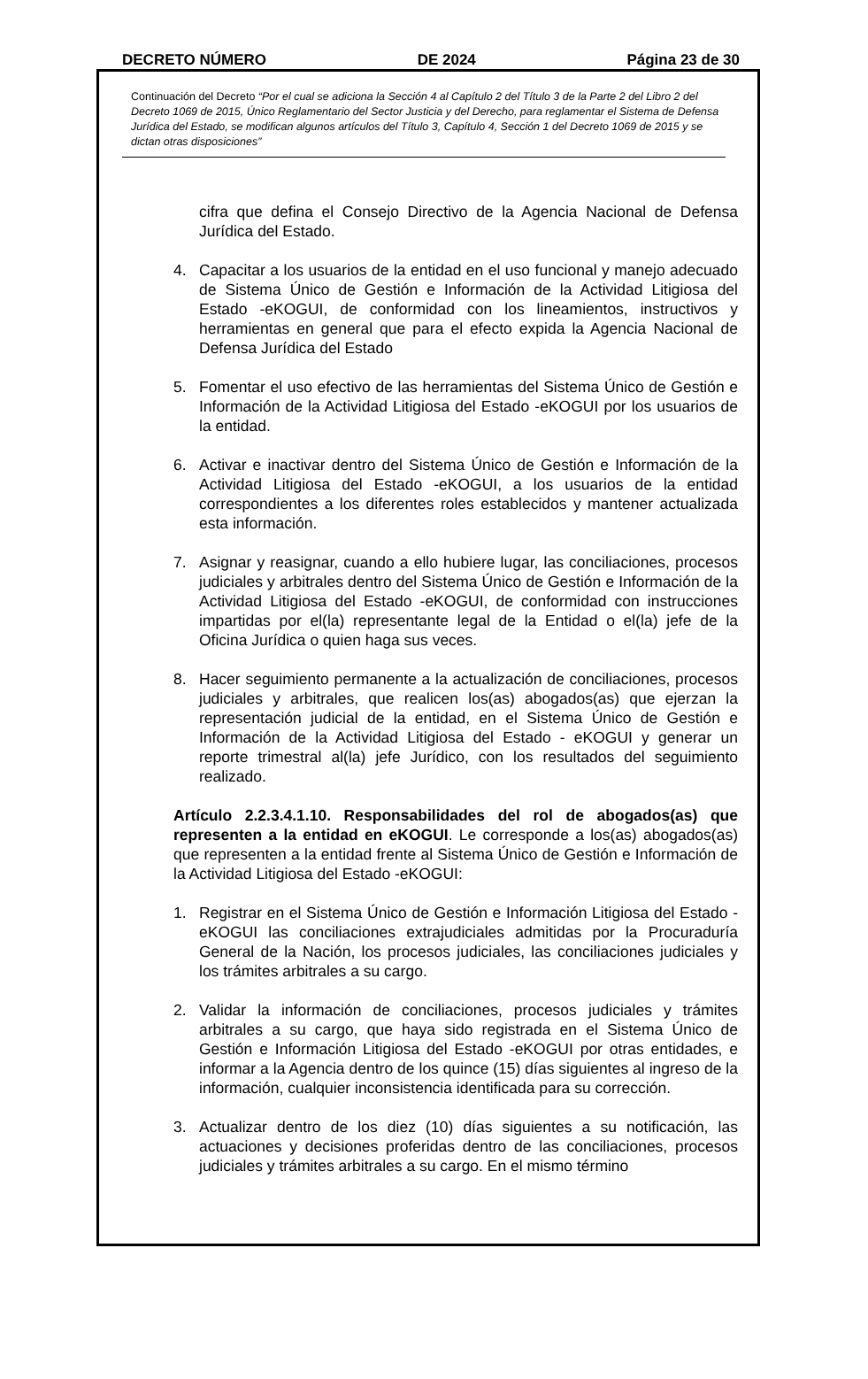DECRETO NÚMERO DE 2024 Página 23 de 30
Continuación del Decreto “Por el cual se adiciona la Sección 4 al Capítulo 2 del Título 3 de la Parte 2 del Libro 2 del Decreto 1069 de 2015, Único Reglamentario del Sector Justicia y del Derecho, para reglamentar el Sistema de Defensa Jurídica del Estado, se modifican algunos artículos del Título 3, Capítulo 4, Sección 1 del Decreto 1069 de 2015 y se dictan otras disposiciones”
cifra que defina el Consejo Directivo de la Agencia Nacional de Defensa Jurídica del Estado.
4. Capacitar a los usuarios de la entidad en el uso funcional y manejo adecuado de Sistema Único de Gestión e Información de la Actividad Litigiosa del Estado -eKOGUI, de conformidad con los lineamientos, instructivos y herramientas en general que para el efecto expida la Agencia Nacional de Defensa Jurídica del Estado
5. Fomentar el uso efectivo de las herramientas del Sistema Único de Gestión e Información de la Actividad Litigiosa del Estado -eKOGUI por los usuarios de la entidad.
6. Activar e inactivar dentro del Sistema Único de Gestión e Información de la Actividad Litigiosa del Estado -eKOGUI, a los usuarios de la entidad correspondientes a los diferentes roles establecidos y mantener actualizada esta información.
7. Asignar y reasignar, cuando a ello hubiere lugar, las conciliaciones, procesos judiciales y arbitrales dentro del Sistema Único de Gestión e Información de la Actividad Litigiosa del Estado -eKOGUI, de conformidad con instrucciones impartidas por el(la) representante legal de la Entidad o el(la) jefe de la Oficina Jurídica o quien haga sus veces.
8. Hacer seguimiento permanente a la actualización de conciliaciones, procesos judiciales y arbitrales, que realicen los(as) abogados(as) que ejerzan la representación judicial de la entidad, en el Sistema Único de Gestión e Información de la Actividad Litigiosa del Estado - eKOGUI y generar un reporte trimestral al(la) jefe Jurídico, con los resultados del seguimiento realizado.
Artículo 2.2.3.4.1.10. Responsabilidades del rol de abogados(as) que representen a la entidad en eKOGUI. Le corresponde a los(as) abogados(as) que representen a la entidad frente al Sistema Único de Gestión e Información de la Actividad Litigiosa del Estado -eKOGUI:
1. Registrar en el Sistema Único de Gestión e Información Litigiosa del Estado -eKOGUI las conciliaciones extrajudiciales admitidas por la Procuraduría General de la Nación, los procesos judiciales, las conciliaciones judiciales y los trámites arbitrales a su cargo.
2. Validar la información de conciliaciones, procesos judiciales y trámites arbitrales a su cargo, que haya sido registrada en el Sistema Único de Gestión e Información Litigiosa del Estado -eKOGUI por otras entidades, e informar a la Agencia dentro de los quince (15) días siguientes al ingreso de la información, cualquier inconsistencia identificada para su corrección.
3. Actualizar dentro de los diez (10) días siguientes a su notificación, las actuaciones y decisiones proferidas dentro de las conciliaciones, procesos judiciales y trámites arbitrales a su cargo. En el mismo término